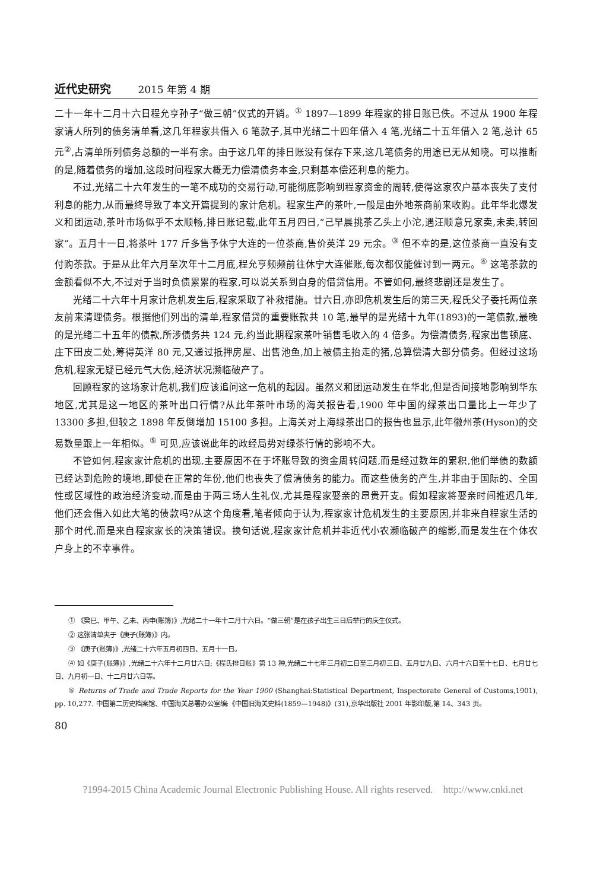近代史研究 2015 年第 4 期
二十一年十二月十六日程允亨孙子“做三朝”仪式的开销。<sup>①</sup> 1897—1899 年程家的排日账已佚。不过从 1900 年程家请人所列的债务清单看,这几年程家共借入 6 笔款子,其中光绪二十四年借入 4 笔,光绪二十五年借入 2 笔,总计 65 元<sup>②</sup>,占清单所列债务总额的一半有余。由于这几年的排日账没有保存下来,这几笔债务的用途已无从知晓。可以推断的是,随着债务的增加,这段时间程家大概无力偿清债务本金,只剩基本偿还利息的能力。
不过,光绪二十六年发生的一笔不成功的交易行动,可能彻底影响到程家资金的周转,使得这家农户基本丧失了支付利息的能力,从而最终导致了本文开篇提到的家计危机。程家生产的茶叶,一般是由外地茶商前来收购。此年华北爆发义和团运动,茶叶市场似乎不太顺畅,排日账记载,此年五月四日,“己早晨挑茶乙头上小沱,遇汪顺意兄家卖,未卖,转回家”。五月十一日,将茶叶 177 斤多售予休宁大连的一位茶商,售价英洋 29 元余。<sup>③</sup> 但不幸的是,这位茶商一直没有支付购茶款。于是从此年六月至次年十二月底,程允亨频频前往休宁大连催账,每次都仅能催讨到一两元。<sup>④</sup> 这笔茶款的金额看似不大,不过对于当时负债累累的程家,可以说关系到自身的借贷信用。不管如何,最终悲剧还是发生了。
光绪二十六年十月家计危机发生后,程家采取了补救措施。廿六日,亦即危机发生后的第三天,程氏父子委托两位亲友前来清理债务。根据他们列出的清单,程家借贷的重要账款共 10 笔,最早的是光绪十九年(1893)的一笔债款,最晚的是光绪二十五年的债款,所涉债务共 124 元,约当此期程家茶叶销售毛收入的 4 倍多。为偿清债务,程家出售顿底、庄下田皮二处,筹得英洋 80 元,又通过抵押房屋、出售池鱼,加上被债主抬走的猪,总算偿清大部分债务。但经过这场危机,程家无疑已经元气大伤,经济状况濒临破产了。
回顾程家的这场家计危机,我们应该追问这一危机的起因。虽然义和团运动发生在华北,但是否间接地影响到华东地区,尤其是这一地区的茶叶出口行情?从此年茶叶市场的海关报告看,1900 年中国的绿茶出口量比上一年少了 13300 多担,但较之 1898 年反倒增加 15100 多担。上海关对上海绿茶出口的报告也显示,此年徽州茶(Hyson)的交易数量跟上一年相似。<sup>⑤</sup> 可见,应该说此年的政经局势对绿茶行情的影响不大。
不管如何,程家家计危机的出现,主要原因不在于坏账导致的资金周转问题,而是经过数年的累积,他们举债的数额已经达到危险的境地,即使在正常的年份,他们也丧失了偿清债务的能力。而这些债务的产生,并非由于国际的、全国性或区域性的政治经济变动,而是由于两三场人生礼仪,尤其是程家娶亲的昂贵开支。假如程家将娶亲时间推迟几年,他们还会借入如此大笔的债款吗?从这个角度看,笔者倾向于认为,程家家计危机发生的主要原因,并非来自程家生活的那个时代,而是来自程家家长的决策错误。换句话说,程家家计危机并非近代小农濒临破产的缩影,而是发生在个体农户身上的不幸事件。
① 《癸巳、甲午、乙未、丙申(账簿)》,光绪二十一年十二月十六日。“做三朝”是在孩子出生三日后举行的庆生仪式。
② 这张清单夹于《庚子(账簿)》内。
③ 《庚子(账簿)》,光绪二十六年五月初四日、五月十一日。
④ 如《庚子(账簿)》,光绪二十六年十二月廿六日;《程氏排日账》第 13 种,光绪二十七年三月初二日至三月初三日、五月廿九日、六月十六日至十七日、七月廿七日、九月初一日、十二月廿六日等。
⑤ Returns of Trade and Trade Reports for the Year 1900 (Shanghai:Statistical Department, Inspectorate General of Customs,1901), pp. 10,277. 中国第二历史档案馆、中国海关总署办公室编:《中国旧海关史料(1859—1948)》(31),京华出版社 2001 年影印版,第 14、343 页。
80
?1994-2015 China Academic Journal Electronic Publishing House. All rights reserved. http://www.cnki.net